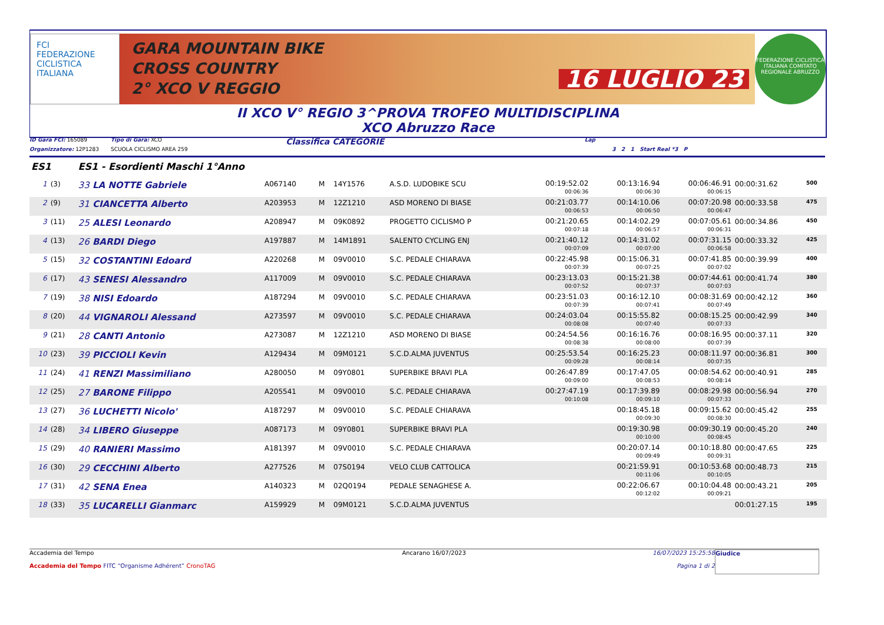FCI
FEDERAZIONE CICLISTICA ITALIANA
GARA MOUNTAIN BIKE
CROSS COUNTRY
2° XCO V REGGIO
16 LUGLIO 23
FEDERAZIONE CICLISTICA ITALIANA COMITATO REGIONALE ABRUZZO
II XCO V° REGIO 3^PROVA TROFEO MULTIDISCIPLINA
XCO Abruzzo Race
ID Gara FCI: 165089 Tipo di Gara: XCO Classifica CATEGORIE Lap
Organizzatore: 12P1283 SCUOLA CICLISMO AREA 259 3 2 1 Start Real *3 P
| ES1 | | ES1 - Esordienti Maschi 1°Anno | | | | | | | | | |
| 1 | (3) | 33 LA NOTTE Gabriele | A067140 | M | 14Y1576 | A.S.D. LUDOBIKE SCU | 00:19:52.02 00:06:36 | 00:13:16.94 00:06:30 | 00:06:46.91 00:06:15 | 00:00:31.62 | 500 |
| 2 | (9) | 31 CIANCETTA Alberto | A203953 | M | 12Z1210 | ASD MORENO DI BIASE | 00:21:03.77 00:06:53 | 00:14:10.06 00:06:50 | 00:07:20.98 00:06:47 | 00:00:33.58 | 475 |
| 3 | (11) | 25 ALESI Leonardo | A208947 | M | 09K0892 | PROGETTO CICLISMO P | 00:21:20.65 00:07:18 | 00:14:02.29 00:06:57 | 00:07:05.61 00:06:31 | 00:00:34.86 | 450 |
| 4 | (13) | 26 BARDI Diego | A197887 | M | 14M1891 | SALENTO CYCLING ENJ | 00:21:40.12 00:07:09 | 00:14:31.02 00:07:00 | 00:07:31.15 00:06:58 | 00:00:33.32 | 425 |
| 5 | (15) | 32 COSTANTINI Edoard | A220268 | M | 09V0010 | S.C. PEDALE CHIARAVA | 00:22:45.98 00:07:39 | 00:15:06.31 00:07:25 | 00:07:41.85 00:07:02 | 00:00:39.99 | 400 |
| 6 | (17) | 43 SENESI Alessandro | A117009 | M | 09V0010 | S.C. PEDALE CHIARAVA | 00:23:13.03 00:07:52 | 00:15:21.38 00:07:37 | 00:07:44.61 00:07:03 | 00:00:41.74 | 380 |
| 7 | (19) | 38 NISI Edoardo | A187294 | M | 09V0010 | S.C. PEDALE CHIARAVA | 00:23:51.03 00:07:39 | 00:16:12.10 00:07:41 | 00:08:31.69 00:07:49 | 00:00:42.12 | 360 |
| 8 | (20) | 44 VIGNAROLI Alessand | A273597 | M | 09V0010 | S.C. PEDALE CHIARAVA | 00:24:03.04 00:08:08 | 00:15:55.82 00:07:40 | 00:08:15.25 00:07:33 | 00:00:42.99 | 340 |
| 9 | (21) | 28 CANTI Antonio | A273087 | M | 12Z1210 | ASD MORENO DI BIASE | 00:24:54.56 00:08:38 | 00:16:16.76 00:08:00 | 00:08:16.95 00:07:39 | 00:00:37.11 | 320 |
| 10 | (23) | 39 PICCIOLI Kevin | A129434 | M | 09M0121 | S.C.D.ALMA JUVENTUS | 00:25:53.54 00:09:28 | 00:16:25.23 00:08:14 | 00:08:11.97 00:07:35 | 00:00:36.81 | 300 |
| 11 | (24) | 41 RENZI Massimiliano | A280050 | M | 09Y0801 | SUPERBIKE BRAVI PLA | 00:26:47.89 00:09:00 | 00:17:47.05 00:08:53 | 00:08:54.62 00:08:14 | 00:00:40.91 | 285 |
| 12 | (25) | 27 BARONE Filippo | A205541 | M | 09V0010 | S.C. PEDALE CHIARAVA | 00:27:47.19 00:10:08 | 00:17:39.89 00:09:10 | 00:08:29.98 00:07:33 | 00:00:56.94 | 270 |
| 13 | (27) | 36 LUCHETTI Nicolo' | A187297 | M | 09V0010 | S.C. PEDALE CHIARAVA | | 00:18:45.18 00:09:30 | 00:09:15.62 00:08:30 | 00:00:45.42 | 255 |
| 14 | (28) | 34 LIBERO Giuseppe | A087173 | M | 09Y0801 | SUPERBIKE BRAVI PLA | | 00:19:30.98 00:10:00 | 00:09:30.19 00:08:45 | 00:00:45.20 | 240 |
| 15 | (29) | 40 RANIERI Massimo | A181397 | M | 09V0010 | S.C. PEDALE CHIARAVA | | 00:20:07.14 00:09:49 | 00:10:18.80 00:09:31 | 00:00:47.65 | 225 |
| 16 | (30) | 29 CECCHINI Alberto | A277526 | M | 07S0194 | VELO CLUB CATTOLICA | | 00:21:59.91 00:11:06 | 00:10:53.68 00:10:05 | 00:00:48.73 | 215 |
| 17 | (31) | 42 SENA Enea | A140323 | M | 02Q0194 | PEDALE SENAGHESE A. | | 00:22:06.67 00:12:02 | 00:10:04.48 00:09:21 | 00:00:43.21 | 205 |
| 18 | (33) | 35 LUCARELLI Gianmarc | A159929 | M | 09M0121 | S.C.D.ALMA JUVENTUS | | | | 00:01:27.15 | 195 |
Accademia del Tempo
Accademia del Tempo FITC “Organisme Adhérent” CronoTAG
Ancarano 16/07/2023 16/07/2023 15:25:58
Pagina 1 di 2
Giudice